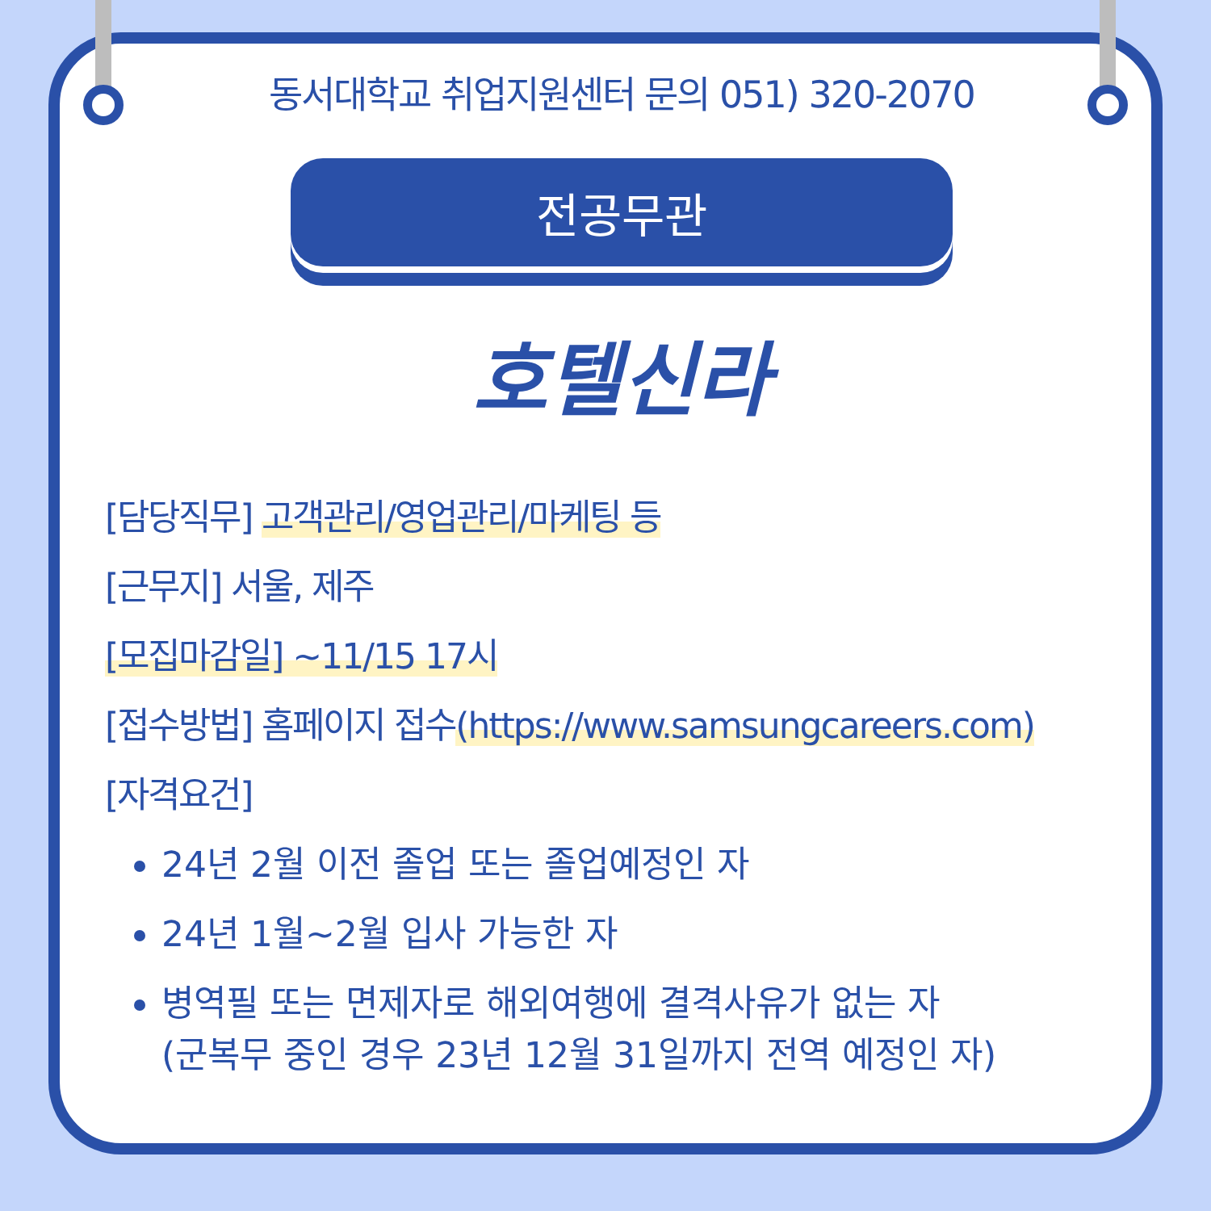동서대학교 취업지원센터 문의 051) 320-2070
전공무관
호텔신라
[담당직무] 고객관리/영업관리/마케팅 등
[근무지] 서울, 제주
[모집마감일] ~11/15 17시
[접수방법] 홈페이지 접수(https://www.samsungcareers.com)
[자격요건]
24년 2월 이전 졸업 또는 졸업예정인 자
24년 1월~2월 입사 가능한 자
병역필 또는 면제자로 해외여행에 결격사유가 없는 자
(군복무 중인 경우 23년 12월 31일까지 전역 예정인 자)